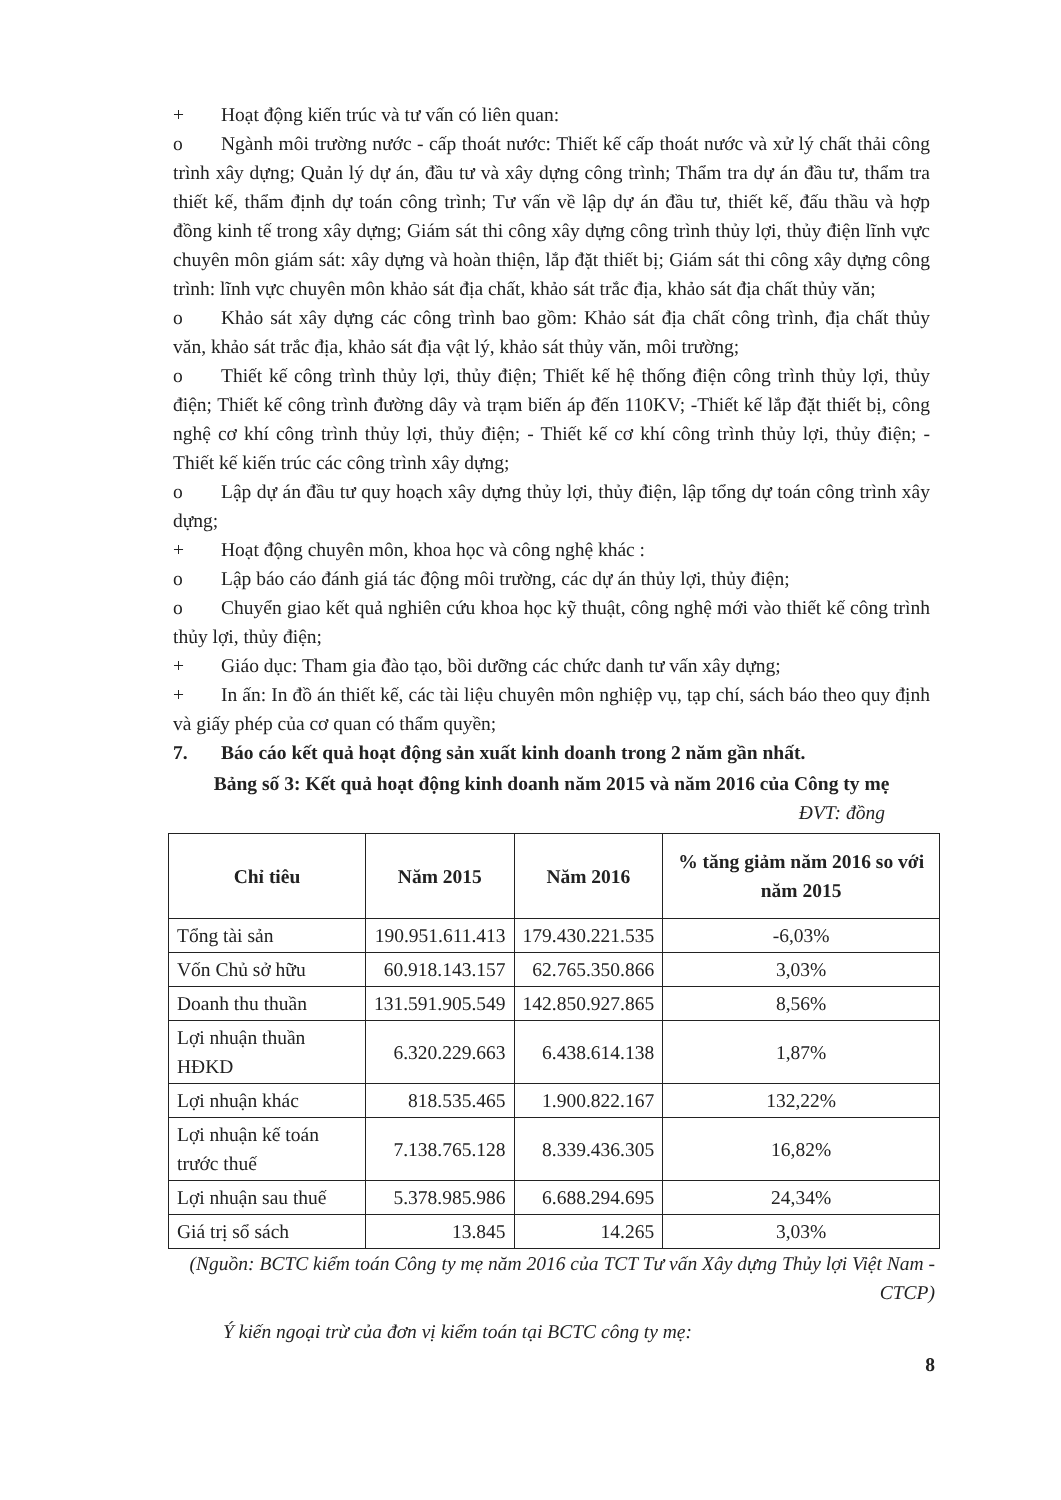+ Hoạt động kiến trúc và tư vấn có liên quan:
o Ngành môi trường nước - cấp thoát nước: Thiết kế cấp thoát nước và xử lý chất thải công trình xây dựng; Quản lý dự án, đầu tư và xây dựng công trình; Thẩm tra dự án đầu tư, thẩm tra thiết kế, thẩm định dự toán công trình; Tư vấn về lập dự án đầu tư, thiết kế, đấu thầu và hợp đồng kinh tế trong xây dựng; Giám sát thi công xây dựng công trình thủy lợi, thủy điện lĩnh vực chuyên môn giám sát: xây dựng và hoàn thiện, lắp đặt thiết bị; Giám sát thi công xây dựng công trình: lĩnh vực chuyên môn khảo sát địa chất, khảo sát trắc địa, khảo sát địa chất thủy văn;
o Khảo sát xây dựng các công trình bao gồm: Khảo sát địa chất công trình, địa chất thủy văn, khảo sát trắc địa, khảo sát địa vật lý, khảo sát thủy văn, môi trường;
o Thiết kế công trình thủy lợi, thủy điện; Thiết kế hệ thống điện công trình thủy lợi, thủy điện; Thiết kế công trình đường dây và trạm biến áp đến 110KV; -Thiết kế lắp đặt thiết bị, công nghệ cơ khí công trình thủy lợi, thủy điện; - Thiết kế cơ khí công trình thủy lợi, thủy điện; - Thiết kế kiến trúc các công trình xây dựng;
o Lập dự án đầu tư quy hoạch xây dựng thủy lợi, thủy điện, lập tổng dự toán công trình xây dựng;
+ Hoạt động chuyên môn, khoa học và công nghệ khác :
o Lập báo cáo đánh giá tác động môi trường, các dự án thủy lợi, thủy điện;
o Chuyển giao kết quả nghiên cứu khoa học kỹ thuật, công nghệ mới vào thiết kế công trình thủy lợi, thủy điện;
+ Giáo dục: Tham gia đào tạo, bồi dưỡng các chức danh tư vấn xây dựng;
+ In ấn: In đồ án thiết kế, các tài liệu chuyên môn nghiệp vụ, tạp chí, sách báo theo quy định và giấy phép của cơ quan có thẩm quyền;
7. Báo cáo kết quả hoạt động sản xuất kinh doanh trong 2 năm gần nhất.
Bảng số 3: Kết quả hoạt động kinh doanh năm 2015 và năm 2016 của Công ty mẹ
ĐVT: đồng
| Chỉ tiêu | Năm 2015 | Năm 2016 | % tăng giảm năm 2016 so với năm 2015 |
| --- | --- | --- | --- |
| Tổng tài sản | 190.951.611.413 | 179.430.221.535 | -6,03% |
| Vốn Chủ sở hữu | 60.918.143.157 | 62.765.350.866 | 3,03% |
| Doanh thu thuần | 131.591.905.549 | 142.850.927.865 | 8,56% |
| Lợi nhuận thuần HĐKD | 6.320.229.663 | 6.438.614.138 | 1,87% |
| Lợi nhuận khác | 818.535.465 | 1.900.822.167 | 132,22% |
| Lợi nhuận kế toán trước thuế | 7.138.765.128 | 8.339.436.305 | 16,82% |
| Lợi nhuận sau thuế | 5.378.985.986 | 6.688.294.695 | 24,34% |
| Giá trị sổ sách | 13.845 | 14.265 | 3,03% |
(Nguồn: BCTC kiểm toán Công ty mẹ năm 2016 của TCT Tư vấn Xây dựng Thủy lợi Việt Nam - CTCP)
Ý kiến ngoại trừ của đơn vị kiểm toán tại BCTC công ty mẹ:
8